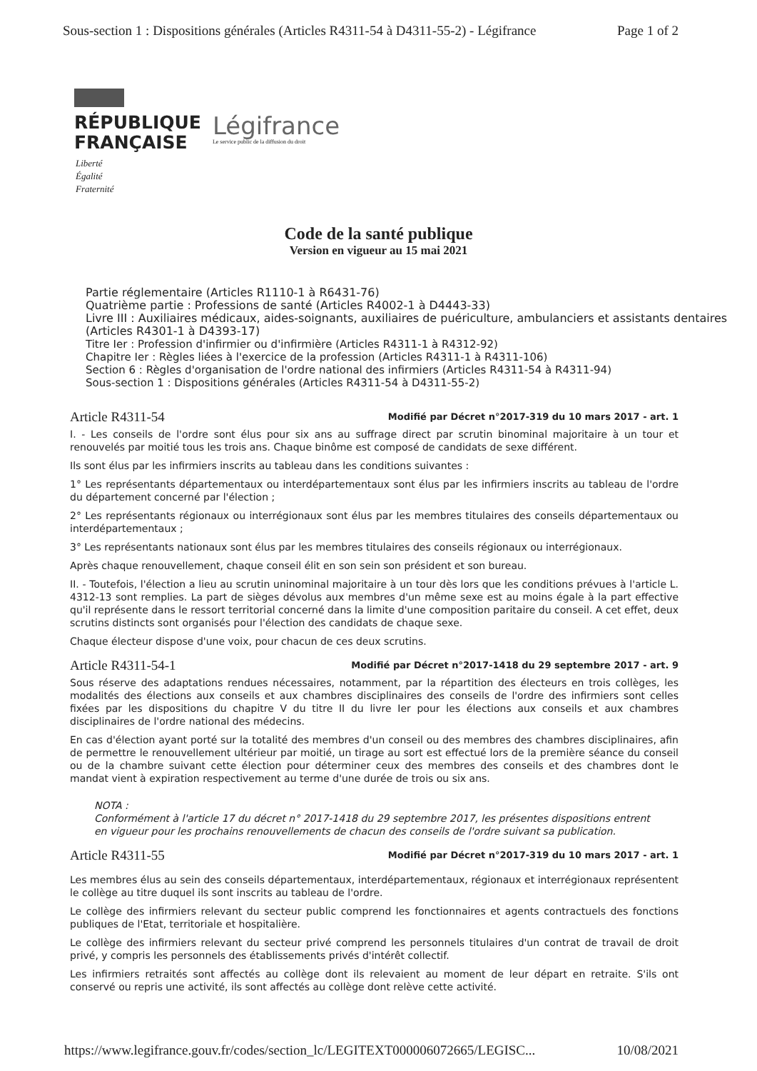Sous-section 1 : Dispositions générales (Articles R4311-54 à D4311-55-2) - Légifrance Page 1 of 2
RÉPUBLIQUE
FRANÇAISE
Légifrance
Le service public de la diffusion du droit
Liberté
Égalité
Fraternité
Code de la santé publique
Version en vigueur au 15 mai 2021
Partie réglementaire (Articles R1110-1 à R6431-76)
Quatrième partie : Professions de santé (Articles R4002-1 à D4443-33)
Livre III : Auxiliaires médicaux, aides-soignants, auxiliaires de puériculture, ambulanciers et assistants dentaires (Articles R4301-1 à D4393-17)
Titre Ier : Profession d'infirmier ou d'infirmière (Articles R4311-1 à R4312-92)
Chapitre Ier : Règles liées à l'exercice de la profession (Articles R4311-1 à R4311-106)
Section 6 : Règles d'organisation de l'ordre national des infirmiers (Articles R4311-54 à R4311-94)
Sous-section 1 : Dispositions générales (Articles R4311-54 à D4311-55-2)
Article R4311-54 Modifié par Décret n°2017-319 du 10 mars 2017 - art. 1
I. - Les conseils de l'ordre sont élus pour six ans au suffrage direct par scrutin binominal majoritaire à un tour et renouvelés par moitié tous les trois ans. Chaque binôme est composé de candidats de sexe différent.
Ils sont élus par les infirmiers inscrits au tableau dans les conditions suivantes :
1° Les représentants départementaux ou interdépartementaux sont élus par les infirmiers inscrits au tableau de l'ordre du département concerné par l'élection ;
2° Les représentants régionaux ou interrégionaux sont élus par les membres titulaires des conseils départementaux ou interdépartementaux ;
3° Les représentants nationaux sont élus par les membres titulaires des conseils régionaux ou interrégionaux.
Après chaque renouvellement, chaque conseil élit en son sein son président et son bureau.
II. - Toutefois, l'élection a lieu au scrutin uninominal majoritaire à un tour dès lors que les conditions prévues à l'article L. 4312-13 sont remplies. La part de sièges dévolus aux membres d'un même sexe est au moins égale à la part effective qu'il représente dans le ressort territorial concerné dans la limite d'une composition paritaire du conseil. A cet effet, deux scrutins distincts sont organisés pour l'élection des candidats de chaque sexe.
Chaque électeur dispose d'une voix, pour chacun de ces deux scrutins.
Article R4311-54-1 Modifié par Décret n°2017-1418 du 29 septembre 2017 - art. 9
Sous réserve des adaptations rendues nécessaires, notamment, par la répartition des électeurs en trois collèges, les modalités des élections aux conseils et aux chambres disciplinaires des conseils de l'ordre des infirmiers sont celles fixées par les dispositions du chapitre V du titre II du livre Ier pour les élections aux conseils et aux chambres disciplinaires de l'ordre national des médecins.
En cas d'élection ayant porté sur la totalité des membres d'un conseil ou des membres des chambres disciplinaires, afin de permettre le renouvellement ultérieur par moitié, un tirage au sort est effectué lors de la première séance du conseil ou de la chambre suivant cette élection pour déterminer ceux des membres des conseils et des chambres dont le mandat vient à expiration respectivement au terme d'une durée de trois ou six ans.
NOTA :
Conformément à l'article 17 du décret n° 2017-1418 du 29 septembre 2017, les présentes dispositions entrent en vigueur pour les prochains renouvellements de chacun des conseils de l'ordre suivant sa publication.
Article R4311-55 Modifié par Décret n°2017-319 du 10 mars 2017 - art. 1
Les membres élus au sein des conseils départementaux, interdépartementaux, régionaux et interrégionaux représentent le collège au titre duquel ils sont inscrits au tableau de l'ordre.
Le collège des infirmiers relevant du secteur public comprend les fonctionnaires et agents contractuels des fonctions publiques de l'Etat, territoriale et hospitalière.
Le collège des infirmiers relevant du secteur privé comprend les personnels titulaires d'un contrat de travail de droit privé, y compris les personnels des établissements privés d'intérêt collectif.
Les infirmiers retraités sont affectés au collège dont ils relevaient au moment de leur départ en retraite. S'ils ont conservé ou repris une activité, ils sont affectés au collège dont relève cette activité.
https://www.legifrance.gouv.fr/codes/section_lc/LEGITEXT000006072665/LEGISC... 10/08/2021